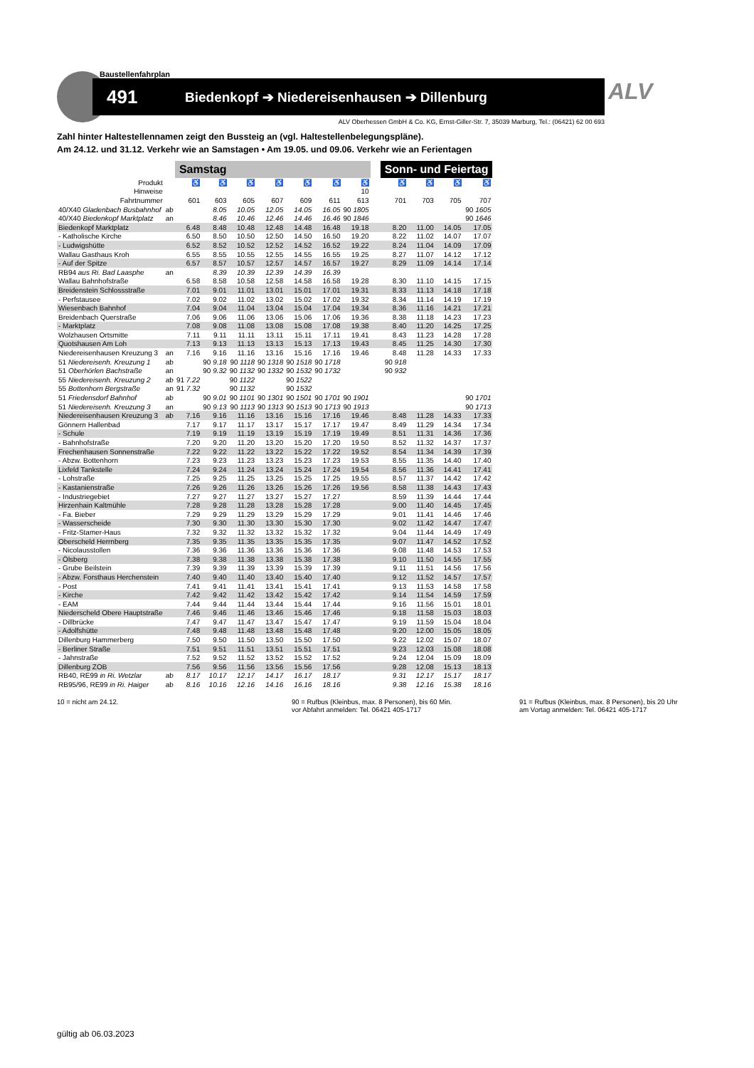Baustellenfahrplan
491 Biedenkopf ➔ Niedereisenhausen ➔ Dillenburg
ALV Oberhessen GmbH & Co. KG, Ernst-Giller-Str. 7, 35039 Marburg, Tel.: (06421) 62 00 693
ALV
Zahl hinter Haltestellennamen zeigt den Bussteig an (vgl. Haltestellenbelegungspläne).
Am 24.12. und 31.12. Verkehr wie an Samstagen • Am 19.05. und 09.06. Verkehr wie an Ferientagen
| | | Samstag | | | | | | | | Sonn- und Feiertag | | | |
| --- | --- | --- | --- | --- | --- | --- | --- | --- | --- | --- | --- | --- | --- |
| Produkt | | ♿ | ♿ | ♿ | ♿ | ♿ | ♿ | ♿ | | ♿ | ♿ | ♿ | ♿ |
| Hinweise | | | | | | | | 10 | | | | | |
| Fahrtnummer | | 601 | 603 | 605 | 607 | 609 | 611 | 613 | | 701 | 703 | 705 | 707 |
| 40/X40 Gladenbach Busbahnhof | ab | | 8.05 | 10.05 | 12.05 | 14.05 | 16.05 | 90 1805 | | | | | 90 1605 |
| 40/X40 Biedenkopf Marktplatz | an | | 8.46 | 10.46 | 12.46 | 14.46 | 16.46 | 90 1846 | | | | | 90 1646 |
| Biedenkopf Marktplatz | | 6.48 | 8.48 | 10.48 | 12.48 | 14.48 | 16.48 | 19.18 | | 8.20 | 11.00 | 14.05 | 17.05 |
| - Katholische Kirche | | 6.50 | 8.50 | 10.50 | 12.50 | 14.50 | 16.50 | 19.20 | | 8.22 | 11.02 | 14.07 | 17.07 |
| - Ludwigshütte | | 6.52 | 8.52 | 10.52 | 12.52 | 14.52 | 16.52 | 19.22 | | 8.24 | 11.04 | 14.09 | 17.09 |
| Wallau Gasthaus Kroh | | 6.55 | 8.55 | 10.55 | 12.55 | 14.55 | 16.55 | 19.25 | | 8.27 | 11.07 | 14.12 | 17.12 |
| - Auf der Spitze | | 6.57 | 8.57 | 10.57 | 12.57 | 14.57 | 16.57 | 19.27 | | 8.29 | 11.09 | 14.14 | 17.14 |
| RB94 aus Ri. Bad Laasphe | an | | 8.39 | 10.39 | 12.39 | 14.39 | 16.39 | | | | | | |
| Wallau Bahnhofstraße | | 6.58 | 8.58 | 10.58 | 12.58 | 14.58 | 16.58 | 19.28 | | 8.30 | 11.10 | 14.15 | 17.15 |
| Breidenstein Schlossstraße | | 7.01 | 9.01 | 11.01 | 13.01 | 15.01 | 17.01 | 19.31 | | 8.33 | 11.13 | 14.18 | 17.18 |
| - Perfstausee | | 7.02 | 9.02 | 11.02 | 13.02 | 15.02 | 17.02 | 19.32 | | 8.34 | 11.14 | 14.19 | 17.19 |
| Wiesenbach Bahnhof | | 7.04 | 9.04 | 11.04 | 13.04 | 15.04 | 17.04 | 19.34 | | 8.36 | 11.16 | 14.21 | 17.21 |
| Breidenbach Querstraße | | 7.06 | 9.06 | 11.06 | 13.06 | 15.06 | 17.06 | 19.36 | | 8.38 | 11.18 | 14.23 | 17.23 |
| - Marktplatz | | 7.08 | 9.08 | 11.08 | 13.08 | 15.08 | 17.08 | 19.38 | | 8.40 | 11.20 | 14.25 | 17.25 |
| Wolzhausen Ortsmitte | | 7.11 | 9.11 | 11.11 | 13.11 | 15.11 | 17.11 | 19.41 | | 8.43 | 11.23 | 14.28 | 17.28 |
| Quotshausen Am Loh | | 7.13 | 9.13 | 11.13 | 13.13 | 15.13 | 17.13 | 19.43 | | 8.45 | 11.25 | 14.30 | 17.30 |
| Niedereisenhausen Kreuzung 3 | an | 7.16 | 9.16 | 11.16 | 13.16 | 15.16 | 17.16 | 19.46 | | 8.48 | 11.28 | 14.33 | 17.33 |
| 51 Niedereisenh. Kreuzung 1 | ab | | 90 9.18 | 90 1118 | 90 1318 | 90 1518 | 90 1718 | | | 90 918 | | | |
| 51 Oberhörlen Bachstraße | an | | 90 9.32 | 90 1132 | 90 1332 | 90 1532 | 90 1732 | | | 90 932 | | | |
| 55 Niedereisenh. Kreuzung 2 | ab | 91 7.22 | | 90 1122 | | 90 1522 | | | | | | | |
| 55 Bottenhorn Bergstraße | an | 91 7.32 | | 90 1132 | | 90 1532 | | | | | | | |
| 51 Friedensdorf Bahnhof | ab | | 90 9.01 | 90 1101 | 90 1301 | 90 1501 | 90 1701 | 90 1901 | | | | | 90 1701 |
| 51 Niedereisenh. Kreuzung 3 | an | | 90 9.13 | 90 1113 | 90 1313 | 90 1513 | 90 1713 | 90 1913 | | | | | 90 1713 |
| Niedereisenhausen Kreuzung 3 | ab | 7.16 | 9.16 | 11.16 | 13.16 | 15.16 | 17.16 | 19.46 | | 8.48 | 11.28 | 14.33 | 17.33 |
| Gönnern Hallenbad | | 7.17 | 9.17 | 11.17 | 13.17 | 15.17 | 17.17 | 19.47 | | 8.49 | 11.29 | 14.34 | 17.34 |
| - Schule | | 7.19 | 9.19 | 11.19 | 13.19 | 15.19 | 17.19 | 19.49 | | 8.51 | 11.31 | 14.36 | 17.36 |
| - Bahnhofstraße | | 7.20 | 9.20 | 11.20 | 13.20 | 15.20 | 17.20 | 19.50 | | 8.52 | 11.32 | 14.37 | 17.37 |
| Frechenhausen Sonnenstraße | | 7.22 | 9.22 | 11.22 | 13.22 | 15.22 | 17.22 | 19.52 | | 8.54 | 11.34 | 14.39 | 17.39 |
| - Abzw. Bottenhorn | | 7.23 | 9.23 | 11.23 | 13.23 | 15.23 | 17.23 | 19.53 | | 8.55 | 11.35 | 14.40 | 17.40 |
| Lixfeld Tankstelle | | 7.24 | 9.24 | 11.24 | 13.24 | 15.24 | 17.24 | 19.54 | | 8.56 | 11.36 | 14.41 | 17.41 |
| - Lohstraße | | 7.25 | 9.25 | 11.25 | 13.25 | 15.25 | 17.25 | 19.55 | | 8.57 | 11.37 | 14.42 | 17.42 |
| - Kastanienstraße | | 7.26 | 9.26 | 11.26 | 13.26 | 15.26 | 17.26 | 19.56 | | 8.58 | 11.38 | 14.43 | 17.43 |
| - Industriegebiet | | 7.27 | 9.27 | 11.27 | 13.27 | 15.27 | 17.27 | | | 8.59 | 11.39 | 14.44 | 17.44 |
| Hirzenhain Kaltmühle | | 7.28 | 9.28 | 11.28 | 13.28 | 15.28 | 17.28 | | | 9.00 | 11.40 | 14.45 | 17.45 |
| - Fa. Bieber | | 7.29 | 9.29 | 11.29 | 13.29 | 15.29 | 17.29 | | | 9.01 | 11.41 | 14.46 | 17.46 |
| - Wasserscheide | | 7.30 | 9.30 | 11.30 | 13.30 | 15.30 | 17.30 | | | 9.02 | 11.42 | 14.47 | 17.47 |
| - Fritz-Stamer-Haus | | 7.32 | 9.32 | 11.32 | 13.32 | 15.32 | 17.32 | | | 9.04 | 11.44 | 14.49 | 17.49 |
| Oberscheld Herrnberg | | 7.35 | 9.35 | 11.35 | 13.35 | 15.35 | 17.35 | | | 9.07 | 11.47 | 14.52 | 17.52 |
| - Nicolausstollen | | 7.36 | 9.36 | 11.36 | 13.36 | 15.36 | 17.36 | | | 9.08 | 11.48 | 14.53 | 17.53 |
| - Ölsberg | | 7.38 | 9.38 | 11.38 | 13.38 | 15.38 | 17.38 | | | 9.10 | 11.50 | 14.55 | 17.55 |
| - Grube Beilstein | | 7.39 | 9.39 | 11.39 | 13.39 | 15.39 | 17.39 | | | 9.11 | 11.51 | 14.56 | 17.56 |
| - Abzw. Forsthaus Herchenstein | | 7.40 | 9.40 | 11.40 | 13.40 | 15.40 | 17.40 | | | 9.12 | 11.52 | 14.57 | 17.57 |
| - Post | | 7.41 | 9.41 | 11.41 | 13.41 | 15.41 | 17.41 | | | 9.13 | 11.53 | 14.58 | 17.58 |
| - Kirche | | 7.42 | 9.42 | 11.42 | 13.42 | 15.42 | 17.42 | | | 9.14 | 11.54 | 14.59 | 17.59 |
| - EAM | | 7.44 | 9.44 | 11.44 | 13.44 | 15.44 | 17.44 | | | 9.16 | 11.56 | 15.01 | 18.01 |
| Niederscheld Obere Hauptstraße | | 7.46 | 9.46 | 11.46 | 13.46 | 15.46 | 17.46 | | | 9.18 | 11.58 | 15.03 | 18.03 |
| - Dillbrücke | | 7.47 | 9.47 | 11.47 | 13.47 | 15.47 | 17.47 | | | 9.19 | 11.59 | 15.04 | 18.04 |
| - Adolfshütte | | 7.48 | 9.48 | 11.48 | 13.48 | 15.48 | 17.48 | | | 9.20 | 12.00 | 15.05 | 18.05 |
| Dillenburg Hammerberg | | 7.50 | 9.50 | 11.50 | 13.50 | 15.50 | 17.50 | | | 9.22 | 12.02 | 15.07 | 18.07 |
| - Berliner Straße | | 7.51 | 9.51 | 11.51 | 13.51 | 15.51 | 17.51 | | | 9.23 | 12.03 | 15.08 | 18.08 |
| - Jahnstraße | | 7.52 | 9.52 | 11.52 | 13.52 | 15.52 | 17.52 | | | 9.24 | 12.04 | 15.09 | 18.09 |
| Dillenburg ZOB | | 7.56 | 9.56 | 11.56 | 13.56 | 15.56 | 17.56 | | | 9.28 | 12.08 | 15.13 | 18.13 |
| RB40, RE99 in Ri. Wetzlar | ab | 8.17 | 10.17 | 12.17 | 14.17 | 16.17 | 18.17 | | | 9.31 | 12.17 | 15.17 | 18.17 |
| RB95/96, RE99 in Ri. Haiger | ab | 8.16 | 10.16 | 12.16 | 14.16 | 16.16 | 18.16 | | | 9.38 | 12.16 | 15.38 | 18.16 |
10 = nicht am 24.12. 90 = Rufbus (Kleinbus, max. 8 Personen), bis 60 Min. vor Abfahrt anmelden: Tel. 06421 405-1717
91 = Rufbus (Kleinbus, max. 8 Personen), bis 20 Uhr am Vortag anmelden: Tel. 06421 405-1717
gültig ab 06.03.2023